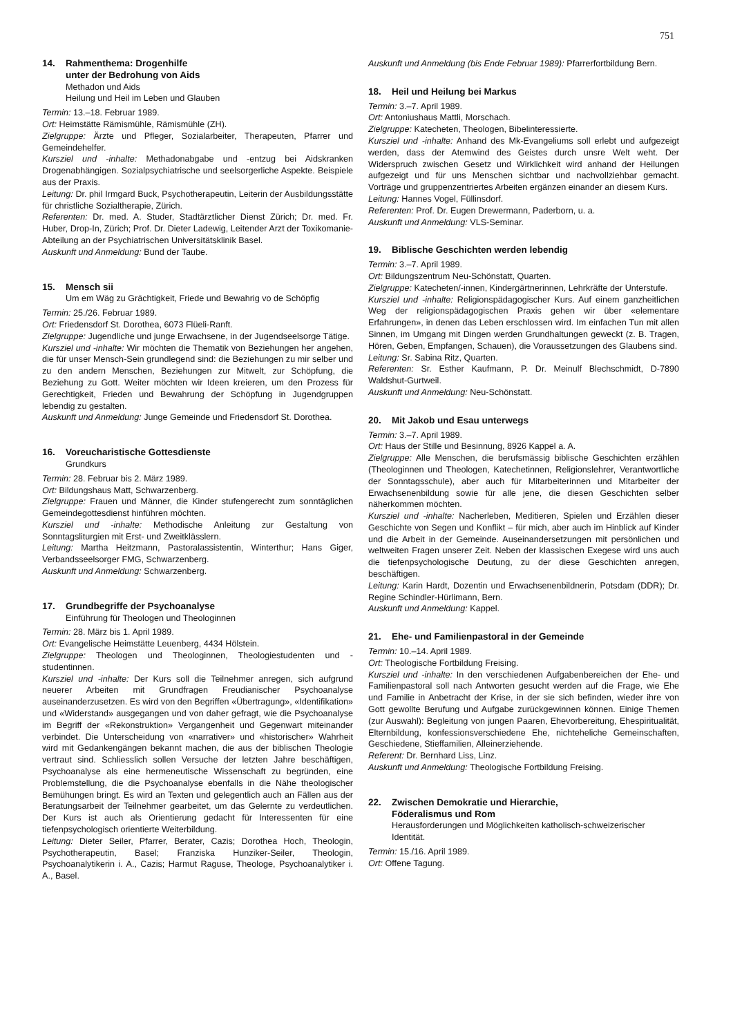751
14. Rahmenthema: Drogenhilfe
unter der Bedrohung von Aids
Methadon und Aids
Heilung und Heil im Leben und Glauben
Termin: 13.–18. Februar 1989.
Ort: Heimstätte Rämismühle, Rämismühle (ZH).
Zielgruppe: Ärzte und Pfleger, Sozialarbeiter, Therapeuten, Pfarrer und Gemeindehelfer.
Kursziel und -inhalte: Methadonabgabe und -entzug bei Aidskranken Drogenabhängigen. Sozialpsychiatrische und seelsorgerliche Aspekte. Beispiele aus der Praxis.
Leitung: Dr. phil Irmgard Buck, Psychotherapeutin, Leiterin der Ausbildungsstätte für christliche Sozialtherapie, Zürich.
Referenten: Dr. med. A. Studer, Stadtärztlicher Dienst Zürich; Dr. med. Fr. Huber, Drop-In, Zürich; Prof. Dr. Dieter Ladewig, Leitender Arzt der Toxikomanie-Abteilung an der Psychiatrischen Universitätsklinik Basel.
Auskunft und Anmeldung: Bund der Taube.
15. Mensch sii
Um em Wäg zu Grächtigkeit, Friede und Bewahrig vo de Schöpfig
Termin: 25./26. Februar 1989.
Ort: Friedensdorf St. Dorothea, 6073 Flüeli-Ranft.
Zielgruppe: Jugendliche und junge Erwachsene, in der Jugendseelsorge Tätige.
Kursziel und -inhalte: Wir möchten die Thematik von Beziehungen her angehen, die für unser Mensch-Sein grundlegend sind: die Beziehungen zu mir selber und zu den andern Menschen, Beziehungen zur Mitwelt, zur Schöpfung, die Beziehung zu Gott. Weiter möchten wir Ideen kreieren, um den Prozess für Gerechtigkeit, Frieden und Bewahrung der Schöpfung in Jugendgruppen lebendig zu gestalten.
Auskunft und Anmeldung: Junge Gemeinde und Friedensdorf St. Dorothea.
16. Voreucharistische Gottesdienste
Grundkurs
Termin: 28. Februar bis 2. März 1989.
Ort: Bildungshaus Matt, Schwarzenberg.
Zielgruppe: Frauen und Männer, die Kinder stufengerecht zum sonntäglichen Gemeindegottesdienst hinführen möchten.
Kursziel und -inhalte: Methodische Anleitung zur Gestaltung von Sonntagsliturgien mit Erst- und Zweitklässlern.
Leitung: Martha Heitzmann, Pastoralassistentin, Winterthur; Hans Giger, Verbandsseelsorger FMG, Schwarzenberg.
Auskunft und Anmeldung: Schwarzenberg.
17. Grundbegriffe der Psychoanalyse
Einführung für Theologen und Theologinnen
Termin: 28. März bis 1. April 1989.
Ort: Evangelische Heimstätte Leuenberg, 4434 Hölstein.
Zielgruppe: Theologen und Theologinnen, Theologiestudenten und -studentinnen.
Kursziel und -inhalte: Der Kurs soll die Teilnehmer anregen, sich aufgrund neuerer Arbeiten mit Grundfragen Freudianischer Psychoanalyse auseinanderzusetzen. Es wird von den Begriffen «Übertragung», «Identifikation» und «Widerstand» ausgegangen und von daher gefragt, wie die Psychoanalyse im Begriff der «Rekonstruktion» Vergangenheit und Gegenwart miteinander verbindet. Die Unterscheidung von «narrativer» und «historischer» Wahrheit wird mit Gedankengängen bekannt machen, die aus der biblischen Theologie vertraut sind. Schliesslich sollen Versuche der letzten Jahre beschäftigen, Psychoanalyse als eine hermeneutische Wissenschaft zu begründen, eine Problemstellung, die die Psychoanalyse ebenfalls in die Nähe theologischer Bemühungen bringt. Es wird an Texten und gelegentlich auch an Fällen aus der Beratungsarbeit der Teilnehmer gearbeitet, um das Gelernte zu verdeutlichen. Der Kurs ist auch als Orientierung gedacht für Interessenten für eine tiefenpsychologisch orientierte Weiterbildung.
Leitung: Dieter Seiler, Pfarrer, Berater, Cazis; Dorothea Hoch, Theologin, Psychotherapeutin, Basel; Franziska Hunziker-Seiler, Theologin, Psychoanalytikerin i. A., Cazis; Harmut Raguse, Theologe, Psychoanalytiker i. A., Basel.
Auskunft und Anmeldung (bis Ende Februar 1989): Pfarrerfortbildung Bern.
18. Heil und Heilung bei Markus
Termin: 3.–7. April 1989.
Ort: Antoniushaus Mattli, Morschach.
Zielgruppe: Katecheten, Theologen, Bibelinteressierte.
Kursziel und -inhalte: Anhand des Mk-Evangeliums soll erlebt und aufgezeigt werden, dass der Atemwind des Geistes durch unsre Welt weht. Der Widerspruch zwischen Gesetz und Wirklichkeit wird anhand der Heilungen aufgezeigt und für uns Menschen sichtbar und nachvollziehbar gemacht. Vorträge und gruppenzentriertes Arbeiten ergänzen einander an diesem Kurs.
Leitung: Hannes Vogel, Füllinsdorf.
Referenten: Prof. Dr. Eugen Drewermann, Paderborn, u. a.
Auskunft und Anmeldung: VLS-Seminar.
19. Biblische Geschichten werden lebendig
Termin: 3.–7. April 1989.
Ort: Bildungszentrum Neu-Schönstatt, Quarten.
Zielgruppe: Katecheten/-innen, Kindergärtnerinnen, Lehrkräfte der Unterstufe.
Kursziel und -inhalte: Religionspädagogischer Kurs. Auf einem ganzheitlichen Weg der religionspädagogischen Praxis gehen wir über «elementare Erfahrungen», in denen das Leben erschlossen wird. Im einfachen Tun mit allen Sinnen, im Umgang mit Dingen werden Grundhaltungen geweckt (z. B. Tragen, Hören, Geben, Empfangen, Schauen), die Voraussetzungen des Glaubens sind.
Leitung: Sr. Sabina Ritz, Quarten.
Referenten: Sr. Esther Kaufmann, P. Dr. Meinulf Blechschmidt, D-7890 Waldshut-Gurtweil.
Auskunft und Anmeldung: Neu-Schönstatt.
20. Mit Jakob und Esau unterwegs
Termin: 3.–7. April 1989.
Ort: Haus der Stille und Besinnung, 8926 Kappel a. A.
Zielgruppe: Alle Menschen, die berufsmässig biblische Geschichten erzählen (Theologinnen und Theologen, Katechetinnen, Religionslehrer, Verantwortliche der Sonntagsschule), aber auch für Mitarbeiterinnen und Mitarbeiter der Erwachsenenbildung sowie für alle jene, die diesen Geschichten selber näherkommen möchten.
Kursziel und -inhalte: Nacherleben, Meditieren, Spielen und Erzählen dieser Geschichte von Segen und Konflikt – für mich, aber auch im Hinblick auf Kinder und die Arbeit in der Gemeinde. Auseinandersetzungen mit persönlichen und weltweiten Fragen unserer Zeit. Neben der klassischen Exegese wird uns auch die tiefenpsychologische Deutung, zu der diese Geschichten anregen, beschäftigen.
Leitung: Karin Hardt, Dozentin und Erwachsenenbildnerin, Potsdam (DDR); Dr. Regine Schindler-Hürlimann, Bern.
Auskunft und Anmeldung: Kappel.
21. Ehe- und Familienpastoral in der Gemeinde
Termin: 10.–14. April 1989.
Ort: Theologische Fortbildung Freising.
Kursziel und -inhalte: In den verschiedenen Aufgabenbereichen der Ehe- und Familienpastoral soll nach Antworten gesucht werden auf die Frage, wie Ehe und Familie in Anbetracht der Krise, in der sie sich befinden, wieder ihre von Gott gewollte Berufung und Aufgabe zurückgewinnen können. Einige Themen (zur Auswahl): Begleitung von jungen Paaren, Ehevorbereitung, Ehespiritualität, Elternbildung, konfessionsverschiedene Ehe, nichteheliche Gemeinschaften, Geschiedene, Stieffamilien, Alleinerziehende.
Referent: Dr. Bernhard Liss, Linz.
Auskunft und Anmeldung: Theologische Fortbildung Freising.
22. Zwischen Demokratie und Hierarchie,
Föderalismus und Rom
Herausforderungen und Möglichkeiten katholisch-schweizerischer Identität.
Termin: 15./16. April 1989.
Ort: Offene Tagung.